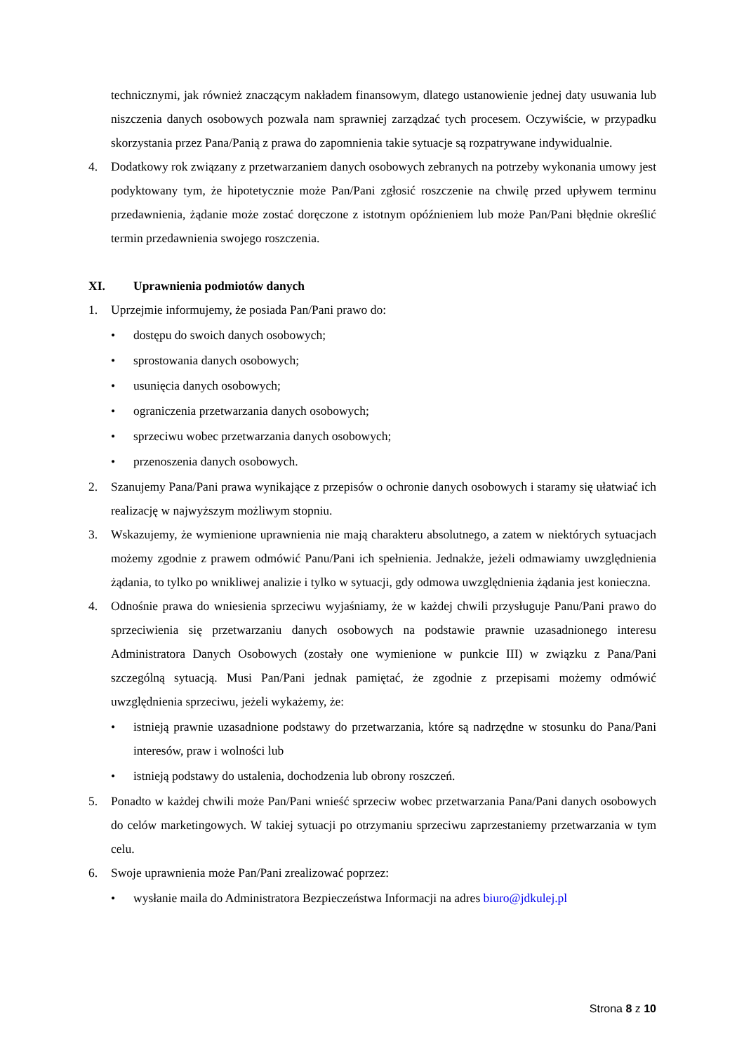technicznymi, jak również znaczącym nakładem finansowym, dlatego ustanowienie jednej daty usuwania lub niszczenia danych osobowych pozwala nam sprawniej zarządzać tych procesem. Oczywiście, w przypadku skorzystania przez Pana/Panią z prawa do zapomnienia takie sytuacje są rozpatrywane indywidualnie.
4. Dodatkowy rok związany z przetwarzaniem danych osobowych zebranych na potrzeby wykonania umowy jest podyktowany tym, że hipotetycznie może Pan/Pani zgłosić roszczenie na chwilę przed upływem terminu przedawnienia, żądanie może zostać doręczone z istotnym opóźnieniem lub może Pan/Pani błędnie określić termin przedawnienia swojego roszczenia.
XI. Uprawnienia podmiotów danych
1. Uprzejmie informujemy, że posiada Pan/Pani prawo do:
• dostępu do swoich danych osobowych;
• sprostowania danych osobowych;
• usunięcia danych osobowych;
• ograniczenia przetwarzania danych osobowych;
• sprzeciwu wobec przetwarzania danych osobowych;
• przenoszenia danych osobowych.
2. Szanujemy Pana/Pani prawa wynikające z przepisów o ochronie danych osobowych i staramy się ułatwiać ich realizację w najwyższym możliwym stopniu.
3. Wskazujemy, że wymienione uprawnienia nie mają charakteru absolutnego, a zatem w niektórych sytuacjach możemy zgodnie z prawem odmówić Panu/Pani ich spełnienia. Jednakże, jeżeli odmawiamy uwzględnienia żądania, to tylko po wnikliwej analizie i tylko w sytuacji, gdy odmowa uwzględnienia żądania jest konieczna.
4. Odnośnie prawa do wniesienia sprzeciwu wyjaśniamy, że w każdej chwili przysługuje Panu/Pani prawo do sprzeciwienia się przetwarzaniu danych osobowych na podstawie prawnie uzasadnionego interesu Administratora Danych Osobowych (zostały one wymienione w punkcie III) w związku z Pana/Pani szczególną sytuacją. Musi Pan/Pani jednak pamiętać, że zgodnie z przepisami możemy odmówić uwzględnienia sprzeciwu, jeżeli wykażemy, że:
• istnieją prawnie uzasadnione podstawy do przetwarzania, które są nadrzędne w stosunku do Pana/Pani interesów, praw i wolności lub
• istnieją podstawy do ustalenia, dochodzenia lub obrony roszczeń.
5. Ponadto w każdej chwili może Pan/Pani wnieść sprzeciw wobec przetwarzania Pana/Pani danych osobowych do celów marketingowych. W takiej sytuacji po otrzymaniu sprzeciwu zaprzestaniemy przetwarzania w tym celu.
6. Swoje uprawnienia może Pan/Pani zrealizować poprzez:
• wysłanie maila do Administratora Bezpieczeństwa Informacji na adres biuro@jdkulej.pl
Strona 8 z 10